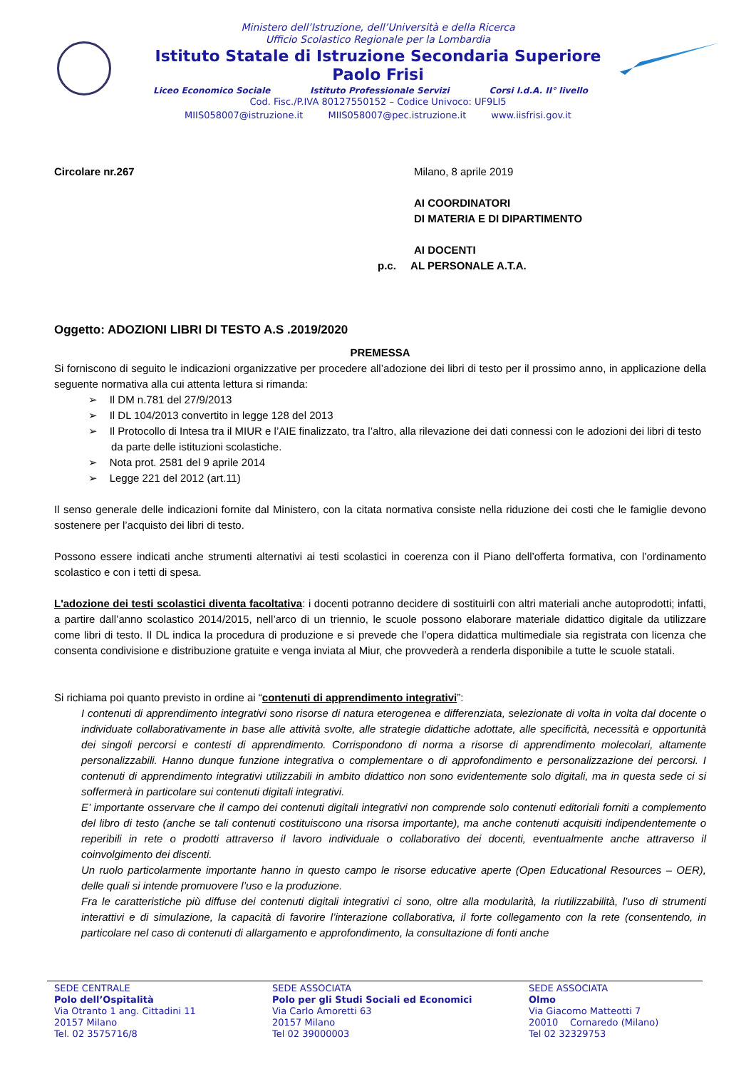Ministero dell’Istruzione, dell’Università e della Ricerca
Ufficio Scolastico Regionale per la Lombardia
Istituto Statale di Istruzione Secondaria Superiore
Paolo Frisi
Liceo Economico Sociale Istituto Professionale Servizi Corsi I.d.A. II° livello
Cod. Fisc./P.IVA 80127550152 – Codice Univoco: UF9LI5
MIIS058007@istruzione.it MIIS058007@pec.istruzione.it www.iisfrisi.gov.it
Circolare nr.267 Milano, 8 aprile 2019
AI COORDINATORI
DI MATERIA E DI DIPARTIMENTO
AI DOCENTI
p.c. AL PERSONALE A.T.A.
Oggetto: ADOZIONI LIBRI DI TESTO A.S .2019/2020
PREMESSA
Si forniscono di seguito le indicazioni organizzative per procedere all’adozione dei libri di testo per il prossimo anno, in applicazione della seguente normativa alla cui attenta lettura si rimanda:
➢ Il DM n.781 del 27/9/2013
➢ Il DL 104/2013 convertito in legge 128 del 2013
➢ Il Protocollo di Intesa tra il MIUR e l’AIE finalizzato, tra l’altro, alla rilevazione dei dati connessi con le adozioni dei libri di testo da parte delle istituzioni scolastiche.
➢ Nota prot. 2581 del 9 aprile 2014
➢ Legge 221 del 2012 (art.11)
Il senso generale delle indicazioni fornite dal Ministero, con la citata normativa consiste nella riduzione dei costi che le famiglie devono sostenere per l’acquisto dei libri di testo.
Possono essere indicati anche strumenti alternativi ai testi scolastici in coerenza con il Piano dell’offerta formativa, con l’ordinamento scolastico e con i tetti di spesa.
L'adozione dei testi scolastici diventa facoltativa: i docenti potranno decidere di sostituirli con altri materiali anche autoprodotti; infatti, a partire dall’anno scolastico 2014/2015, nell’arco di un triennio, le scuole possono elaborare materiale didattico digitale da utilizzare come libri di testo. Il DL indica la procedura di produzione e si prevede che l’opera didattica multimediale sia registrata con licenza che consenta condivisione e distribuzione gratuite e venga inviata al Miur, che provvederà a renderla disponibile a tutte le scuole statali.
Si richiama poi quanto previsto in ordine ai “contenuti di apprendimento integrativi”:
I contenuti di apprendimento integrativi sono risorse di natura eterogenea e differenziata, selezionate di volta in volta dal docente o individuate collaborativamente in base alle attività svolte, alle strategie didattiche adottate, alle specificità, necessità e opportunità dei singoli percorsi e contesti di apprendimento. Corrispondono di norma a risorse di apprendimento molecolari, altamente personalizzabili. Hanno dunque funzione integrativa o complementare o di approfondimento e personalizzazione dei percorsi. I contenuti di apprendimento integrativi utilizzabili in ambito didattico non sono evidentemente solo digitali, ma in questa sede ci si soffermerà in particolare sui contenuti digitali integrativi.
E’ importante osservare che il campo dei contenuti digitali integrativi non comprende solo contenuti editoriali forniti a complemento del libro di testo (anche se tali contenuti costituiscono una risorsa importante), ma anche contenuti acquisiti indipendentemente o reperibili in rete o prodotti attraverso il lavoro individuale o collaborativo dei docenti, eventualmente anche attraverso il coinvolgimento dei discenti.
Un ruolo particolarmente importante hanno in questo campo le risorse educative aperte (Open Educational Resources – OER), delle quali si intende promuovere l’uso e la produzione.
Fra le caratteristiche più diffuse dei contenuti digitali integrativi ci sono, oltre alla modularità, la riutilizzabilità, l’uso di strumenti interattivi e di simulazione, la capacità di favorire l’interazione collaborativa, il forte collegamento con la rete (consentendo, in particolare nel caso di contenuti di allargamento e approfondimento, la consultazione di fonti anche
SEDE CENTRALE
Polo dell’Ospitalità
Via Otranto 1 ang. Cittadini 11
20157 Milano
Tel. 02 3575716/8
SEDE ASSOCIATA
Polo per gli Studi Sociali ed Economici
Via Carlo Amoretti 63
20157 Milano
Tel 02 39000003
SEDE ASSOCIATA
Olmo
Via Giacomo Matteotti 7
20010 Cornaredo (Milano)
Tel 02 32329753